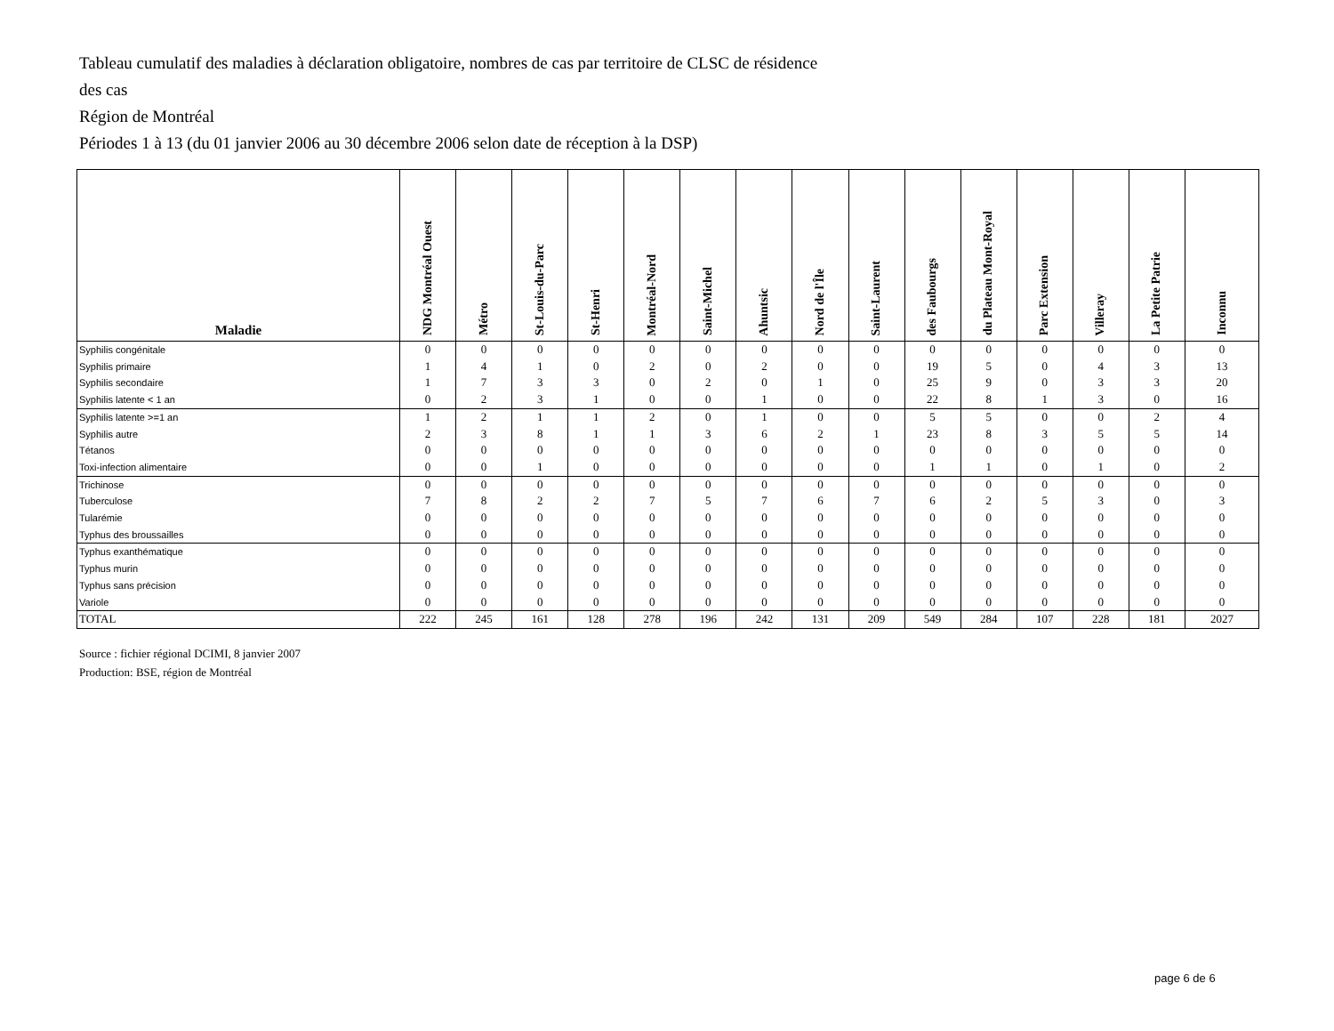Tableau cumulatif des maladies à déclaration obligatoire, nombres de cas par territoire de CLSC de résidence
des cas
Région de Montréal
Périodes 1 à 13 (du 01 janvier 2006 au 30 décembre 2006 selon date de réception à la DSP)
| Maladie | NDG Montréal Ouest | Métro | St-Louis-du-Parc | St-Henri | Montréal-Nord | Saint-Michel | Ahuntsic | Nord de l'Île | Saint-Laurent | des Faubourgs | du Plateau Mont-Royal | Parc Extension | Villeray | La Petite Patrie | Inconnu |
| --- | --- | --- | --- | --- | --- | --- | --- | --- | --- | --- | --- | --- | --- | --- | --- |
| Syphilis congénitale | 0 | 0 | 0 | 0 | 0 | 0 | 0 | 0 | 0 | 0 | 0 | 0 | 0 | 0 | 0 |
| Syphilis primaire | 1 | 4 | 1 | 0 | 2 | 0 | 2 | 0 | 0 | 19 | 5 | 0 | 4 | 3 | 13 |
| Syphilis secondaire | 1 | 7 | 3 | 3 | 0 | 2 | 0 | 1 | 0 | 25 | 9 | 0 | 3 | 3 | 20 |
| Syphilis latente < 1 an | 0 | 2 | 3 | 1 | 0 | 0 | 1 | 0 | 0 | 22 | 8 | 1 | 3 | 0 | 16 |
| Syphilis latente >=1 an | 1 | 2 | 1 | 1 | 2 | 0 | 1 | 0 | 0 | 5 | 5 | 0 | 0 | 2 | 4 |
| Syphilis autre | 2 | 3 | 8 | 1 | 1 | 3 | 6 | 2 | 1 | 23 | 8 | 3 | 5 | 5 | 14 |
| Tétanos | 0 | 0 | 0 | 0 | 0 | 0 | 0 | 0 | 0 | 0 | 0 | 0 | 0 | 0 | 0 |
| Toxi-infection alimentaire | 0 | 0 | 1 | 0 | 0 | 0 | 0 | 0 | 0 | 1 | 1 | 0 | 1 | 0 | 2 |
| Trichinose | 0 | 0 | 0 | 0 | 0 | 0 | 0 | 0 | 0 | 0 | 0 | 0 | 0 | 0 | 0 |
| Tuberculose | 7 | 8 | 2 | 2 | 7 | 5 | 7 | 6 | 7 | 6 | 2 | 5 | 3 | 0 | 3 |
| Tularémie | 0 | 0 | 0 | 0 | 0 | 0 | 0 | 0 | 0 | 0 | 0 | 0 | 0 | 0 | 0 |
| Typhus des broussailles | 0 | 0 | 0 | 0 | 0 | 0 | 0 | 0 | 0 | 0 | 0 | 0 | 0 | 0 | 0 |
| Typhus exanthématique | 0 | 0 | 0 | 0 | 0 | 0 | 0 | 0 | 0 | 0 | 0 | 0 | 0 | 0 | 0 |
| Typhus murin | 0 | 0 | 0 | 0 | 0 | 0 | 0 | 0 | 0 | 0 | 0 | 0 | 0 | 0 | 0 |
| Typhus sans précision | 0 | 0 | 0 | 0 | 0 | 0 | 0 | 0 | 0 | 0 | 0 | 0 | 0 | 0 | 0 |
| Variole | 0 | 0 | 0 | 0 | 0 | 0 | 0 | 0 | 0 | 0 | 0 | 0 | 0 | 0 | 0 |
| TOTAL | 222 | 245 | 161 | 128 | 278 | 196 | 242 | 131 | 209 | 549 | 284 | 107 | 228 | 181 | 2027 |
Source : fichier régional DCIMI, 8 janvier 2007
Production: BSE, région de Montréal
page 6 de 6